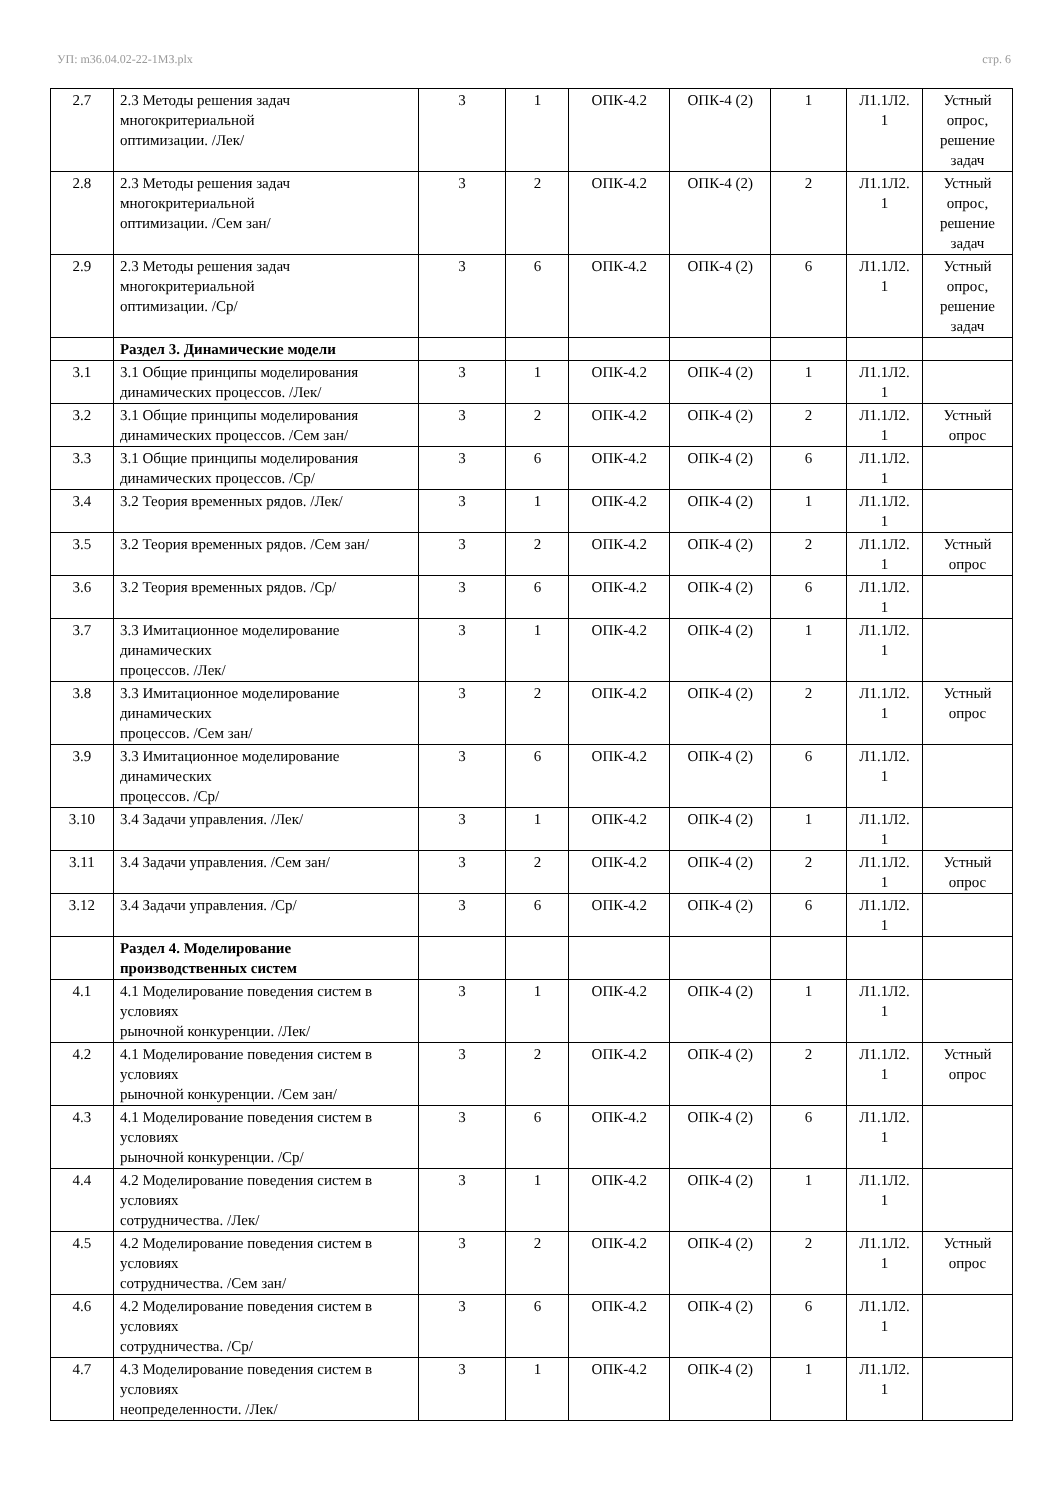УП: m36.04.02-22-1МЗ.plx стр. 6
| 2.7 | 2.3 Методы решения задач многокритериальной оптимизации. /Лек/ | 3 | 1 | ОПК-4.2 | ОПК-4 (2) | 1 | Л1.1Л2. 1 | Устный опрос, решение задач |
| 2.8 | 2.3 Методы решения задач многокритериальной оптимизации. /Сем зан/ | 3 | 2 | ОПК-4.2 | ОПК-4 (2) | 2 | Л1.1Л2. 1 | Устный опрос, решение задач |
| 2.9 | 2.3 Методы решения задач многокритериальной оптимизации. /Ср/ | 3 | 6 | ОПК-4.2 | ОПК-4 (2) | 6 | Л1.1Л2. 1 | Устный опрос, решение задач |
| | Раздел 3. Динамические модели | | | | | | | |
| 3.1 | 3.1 Общие принципы моделирования динамических процессов. /Лек/ | 3 | 1 | ОПК-4.2 | ОПК-4 (2) | 1 | Л1.1Л2. 1 | |
| 3.2 | 3.1 Общие принципы моделирования динамических процессов. /Сем зан/ | 3 | 2 | ОПК-4.2 | ОПК-4 (2) | 2 | Л1.1Л2. 1 | Устный опрос |
| 3.3 | 3.1 Общие принципы моделирования динамических процессов. /Ср/ | 3 | 6 | ОПК-4.2 | ОПК-4 (2) | 6 | Л1.1Л2. 1 | |
| 3.4 | 3.2 Теория временных рядов. /Лек/ | 3 | 1 | ОПК-4.2 | ОПК-4 (2) | 1 | Л1.1Л2. 1 | |
| 3.5 | 3.2 Теория временных рядов. /Сем зан/ | 3 | 2 | ОПК-4.2 | ОПК-4 (2) | 2 | Л1.1Л2. 1 | Устный опрос |
| 3.6 | 3.2 Теория временных рядов. /Ср/ | 3 | 6 | ОПК-4.2 | ОПК-4 (2) | 6 | Л1.1Л2. 1 | |
| 3.7 | 3.3 Имитационное моделирование динамических процессов. /Лек/ | 3 | 1 | ОПК-4.2 | ОПК-4 (2) | 1 | Л1.1Л2. 1 | |
| 3.8 | 3.3 Имитационное моделирование динамических процессов. /Сем зан/ | 3 | 2 | ОПК-4.2 | ОПК-4 (2) | 2 | Л1.1Л2. 1 | Устный опрос |
| 3.9 | 3.3 Имитационное моделирование динамических процессов. /Ср/ | 3 | 6 | ОПК-4.2 | ОПК-4 (2) | 6 | Л1.1Л2. 1 | |
| 3.10 | 3.4 Задачи управления. /Лек/ | 3 | 1 | ОПК-4.2 | ОПК-4 (2) | 1 | Л1.1Л2. 1 | |
| 3.11 | 3.4 Задачи управления. /Сем зан/ | 3 | 2 | ОПК-4.2 | ОПК-4 (2) | 2 | Л1.1Л2. 1 | Устный опрос |
| 3.12 | 3.4 Задачи управления. /Ср/ | 3 | 6 | ОПК-4.2 | ОПК-4 (2) | 6 | Л1.1Л2. 1 | |
| | Раздел 4. Моделирование производственных систем | | | | | | | |
| 4.1 | 4.1 Моделирование поведения систем в условиях рыночной конкуренции. /Лек/ | 3 | 1 | ОПК-4.2 | ОПК-4 (2) | 1 | Л1.1Л2. 1 | |
| 4.2 | 4.1 Моделирование поведения систем в условиях рыночной конкуренции. /Сем зан/ | 3 | 2 | ОПК-4.2 | ОПК-4 (2) | 2 | Л1.1Л2. 1 | Устный опрос |
| 4.3 | 4.1 Моделирование поведения систем в условиях рыночной конкуренции. /Ср/ | 3 | 6 | ОПК-4.2 | ОПК-4 (2) | 6 | Л1.1Л2. 1 | |
| 4.4 | 4.2 Моделирование поведения систем в условиях сотрудничества. /Лек/ | 3 | 1 | ОПК-4.2 | ОПК-4 (2) | 1 | Л1.1Л2. 1 | |
| 4.5 | 4.2 Моделирование поведения систем в условиях сотрудничества. /Сем зан/ | 3 | 2 | ОПК-4.2 | ОПК-4 (2) | 2 | Л1.1Л2. 1 | Устный опрос |
| 4.6 | 4.2 Моделирование поведения систем в условиях сотрудничества. /Ср/ | 3 | 6 | ОПК-4.2 | ОПК-4 (2) | 6 | Л1.1Л2. 1 | |
| 4.7 | 4.3 Моделирование поведения систем в условиях неопределенности. /Лек/ | 3 | 1 | ОПК-4.2 | ОПК-4 (2) | 1 | Л1.1Л2. 1 | |